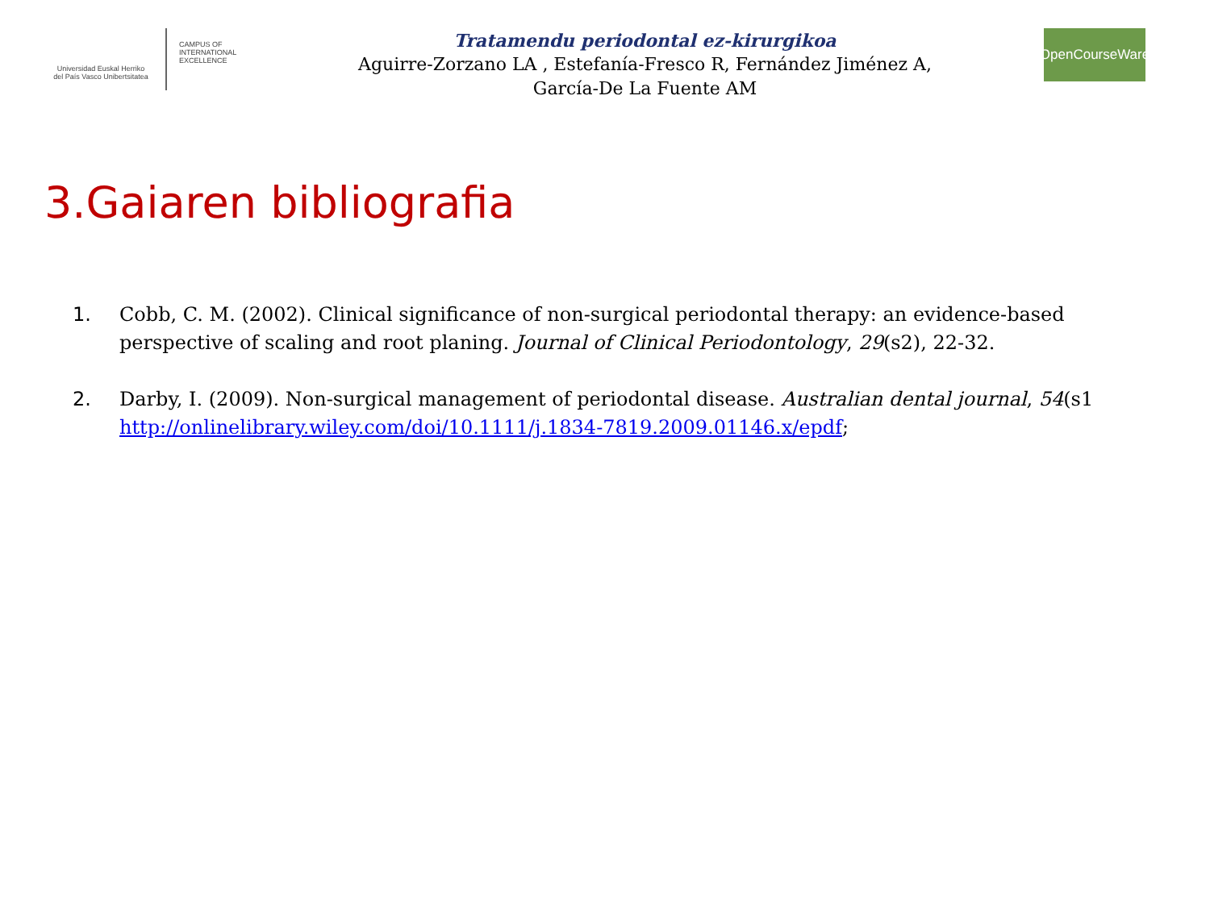Universidad Euskal Herriko
del País Vasco Unibertsitatea
CAMPUS OF
INTERNATIONAL
EXCELLENCE
Tratamendu periodontal ez-kirurgikoa
Aguirre-Zorzano LA , Estefanía-Fresco R, Fernández Jiménez A,
García-De La Fuente AM
OpenCourseWare
3.Gaiaren bibliografia
1. Cobb, C. M. (2002). Clinical significance of non-surgical periodontal therapy: an evidence-based perspective of scaling and root planing. Journal of Clinical Periodontology, 29(s2), 22-32.
2. Darby, I. (2009). Non-surgical management of periodontal disease. Australian dental journal, 54(s1 http://onlinelibrary.wiley.com/doi/10.1111/j.1834-7819.2009.01146.x/epdf;